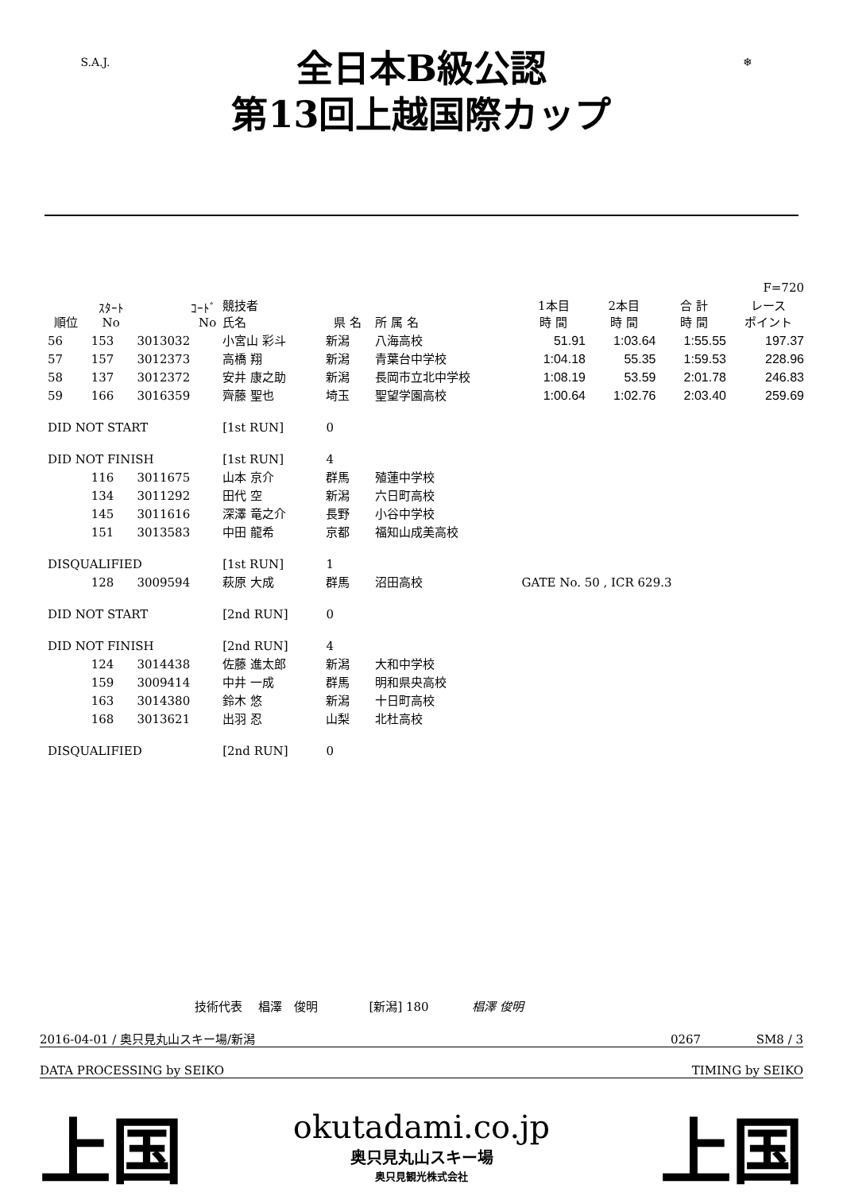S.A.J.
全日本B級公認
第13回上越国際カップ
❄
| | | | | | | | | | F=720 |
| --- | --- | --- | --- | --- | --- | --- | --- | --- | --- |
| 順位 | ｽﾀｰﾄ No | ｺｰﾄﾞ No | 競技者 氏名 | 県 名 | 所 属 名 | 1本目 時 間 | 2本目 時 間 | 合 計 時 間 | レース ポイント |
| 56 | 153 | 3013032 | 小宮山 彩斗 | 新潟 | 八海高校 | 51.91 | 1:03.64 | 1:55.55 | 197.37 |
| 57 | 157 | 3012373 | 高橋 翔 | 新潟 | 青葉台中学校 | 1:04.18 | 55.35 | 1:59.53 | 228.96 |
| 58 | 137 | 3012372 | 安井 康之助 | 新潟 | 長岡市立北中学校 | 1:08.19 | 53.59 | 2:01.78 | 246.83 |
| 59 | 166 | 3016359 | 齊藤 聖也 | 埼玉 | 聖望学園高校 | 1:00.64 | 1:02.76 | 2:03.40 | 259.69 |
| DID NOT START | | | [1st RUN] | 0 | | | | | |
| DID NOT FINISH | | | [1st RUN] | 4 | | | | | |
| | 116 | 3011675 | 山本 京介 | 群馬 | 殖蓮中学校 | | | | |
| | 134 | 3011292 | 田代 空 | 新潟 | 六日町高校 | | | | |
| | 145 | 3011616 | 深澤 竜之介 | 長野 | 小谷中学校 | | | | |
| | 151 | 3013583 | 中田 龍希 | 京都 | 福知山成美高校 | | | | |
| DISQUALIFIED | | | [1st RUN] | 1 | | | | | |
| | 128 | 3009594 | 萩原 大成 | 群馬 | 沼田高校 | GATE No. 50 , ICR 629.3 | | | |
| DID NOT START | | | [2nd RUN] | 0 | | | | | |
| DID NOT FINISH | | | [2nd RUN] | 4 | | | | | |
| | 124 | 3014438 | 佐藤 進太郎 | 新潟 | 大和中学校 | | | | |
| | 159 | 3009414 | 中井 一成 | 群馬 | 明和県央高校 | | | | |
| | 163 | 3014380 | 鈴木 悠 | 新潟 | 十日町高校 | | | | |
| | 168 | 3013621 | 出羽 忍 | 山梨 | 北杜高校 | | | | |
| DISQUALIFIED | | | [2nd RUN] | 0 | | | | | |
技術代表 　椙澤　俊明 　　　　[新潟] 180 　　　 椙澤 俊明
2016-04-01 / 奥只見丸山スキー場/新潟 0267 　　　　 SM8 / 3
DATA PROCESSING by SEIKO TIMING by SEIKO
上国
okutadami.co.jp
奥只見丸山スキー場
奥只見観光株式会社
上国